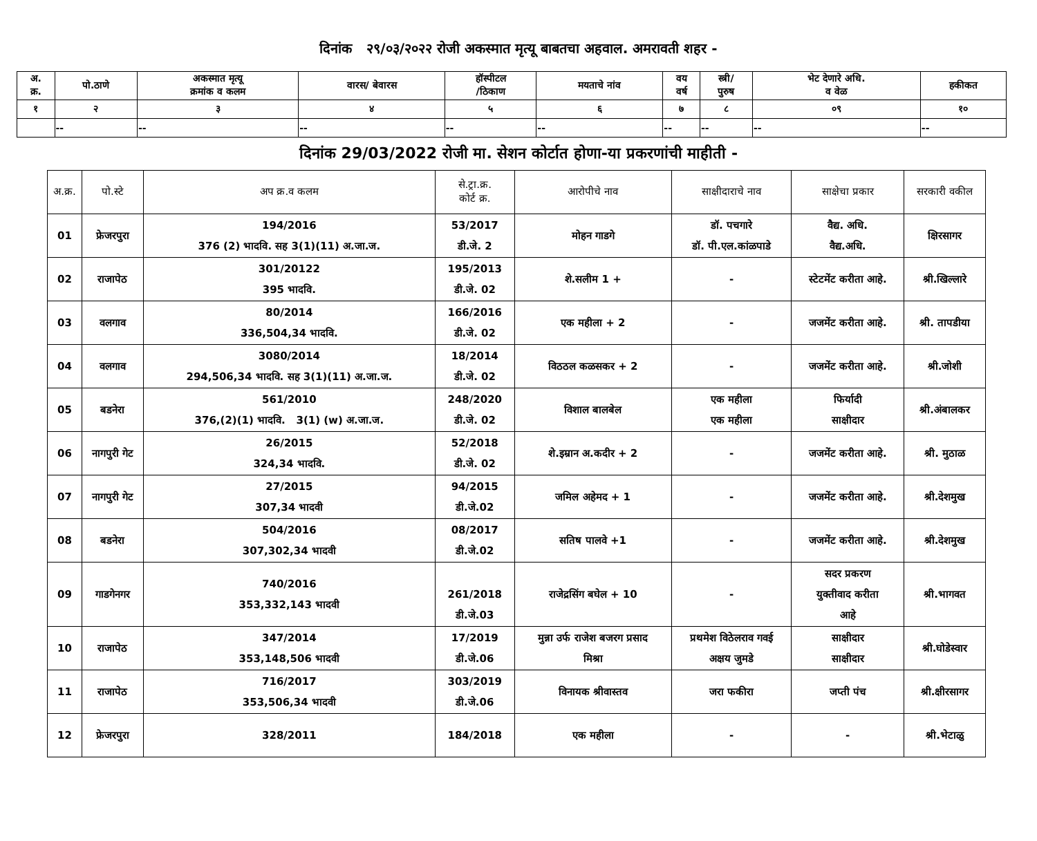दिनांक २९/०३/२०२२ रोजी अकस्मात मृत्यू बाबतचा अहवाल. अमरावती शहर -
| अ. क्र. | पो.ठाणे | अकस्मात मृत्यू क्रमांक व कलम | वारस/ बेवारस | हॉस्पीटल /ठिकाण | मयताचे नांव | वय वर्ष | स्त्री/ पुरुष | भेट देणारे अधि. व वेळ | हकीकत |
| --- | --- | --- | --- | --- | --- | --- | --- | --- | --- |
| १ | २ | ३ | ४ | ५ | ६ | ७ | ८ | ०९ | १० |
| | -- | -- | -- | -- | -- | -- | -- | -- | -- |
दिनांक 29/03/2022 रोजी मा. सेशन कोर्टात होणा-या प्रकरणांची माहीती -
| अ.क्र. | पो.स्टे | अप क्र.व कलम | से.ट्रा.क्र. कोर्ट क्र. | आरोपीचे नाव | साक्षीदाराचे नाव | साक्षेचा प्रकार | सरकारी वकील |
| --- | --- | --- | --- | --- | --- | --- | --- |
| 01 | फ्रेजरपुरा | 194/2016 376 (2) भादवि. सह 3(1)(11) अ.जा.ज. | 53/2017 डी.जे. 2 | मोहन गाडगे | डॉ. पचगारे डॉ. पी.एल.कांळपाडे | वैद्य. अधि. वैद्य.अधि. | क्षिरसागर |
| 02 | राजापेठ | 301/20122 395 भादवि. | 195/2013 डी.जे. 02 | शे.सलीम 1 + | - | स्टेटमेंट करीता आहे. | श्री.खिल्लारे |
| 03 | वलगाव | 80/2014 336,504,34 भादवि. | 166/2016 डी.जे. 02 | एक महीला + 2 | - | जजमेंट करीता आहे. | श्री. तापडीया |
| 04 | वलगाव | 3080/2014 294,506,34 भादवि. सह 3(1)(11) अ.जा.ज. | 18/2014 डी.जे. 02 | विठठल कळसकर + 2 | - | जजमेंट करीता आहे. | श्री.जोशी |
| 05 | बडनेरा | 561/2010 376,(2)(1) भादवि. 3(1) (w) अ.जा.ज. | 248/2020 डी.जे. 02 | विशाल बालबेल | एक महीला एक महीला | फिर्यादी साक्षीदार | श्री.अंबालकर |
| 06 | नागपुरी गेट | 26/2015 324,34 भादवि. | 52/2018 डी.जे. 02 | शे.इम्रान अ.कदीर + 2 | - | जजमेंट करीता आहे. | श्री. मुठाळ |
| 07 | नागपुरी गेट | 27/2015 307,34 भादवी | 94/2015 डी.जे.02 | जमिल अहेमद + 1 | - | जजमेंट करीता आहे. | श्री.देशमुख |
| 08 | बडनेरा | 504/2016 307,302,34 भादवी | 08/2017 डी.जे.02 | सतिष पालवे +1 | - | जजमेंट करीता आहे. | श्री.देशमुख |
| 09 | गाडगेनगर | 740/2016 353,332,143 भादवी | 261/2018 डी.जे.03 | राजेद्रसिंग बघेल + 10 | - | सदर प्रकरण युक्तीवाद करीता आहे | श्री.भागवत |
| 10 | राजापेठ | 347/2014 353,148,506 भादवी | 17/2019 डी.जे.06 | मुन्ना उर्फ राजेश बजरग प्रसाद मिश्रा | प्रथमेश विठेलराव गवई अक्षय जुमडे | साक्षीदार साक्षीदार | श्री.घोडेस्वार |
| 11 | राजापेठ | 716/2017 353,506,34 भादवी | 303/2019 डी.जे.06 | विनायक श्रीवास्तव | जरा फकीरा | जप्ती पंच | श्री.क्षीरसागर |
| 12 | फ्रेजरपुरा | 328/2011 | 184/2018 | एक महीला | - | - | श्री.भेटाळु |